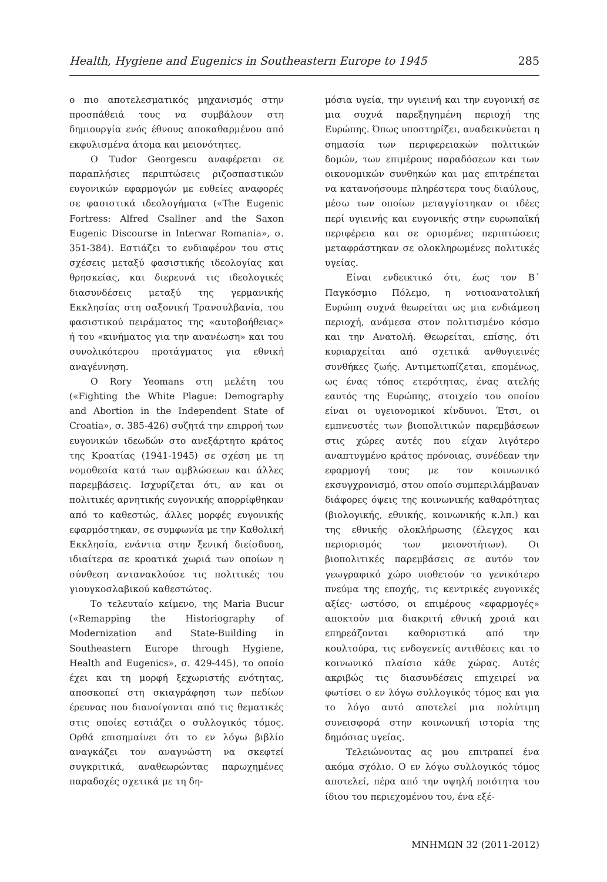Health, Hygiene and Eugenics in Southeastern Europe to 1945 285
ο πιο αποτελεσματικός μηχανισμός στην προσπάθειά τους να συμβάλουν στη δημιουργία ενός έθνους αποκαθαρμένου από εκφυλισμένα άτομα και μειονότητες.
Ο Tudor Georgescu αναφέρεται σε παραπλήσιες περιπτώσεις ριζοσπαστικών ευγονικών εφαρμογών με ευθείες αναφορές σε φασιστικά ιδεολογήματα («The Eugenic Fortress: Alfred Csallner and the Saxon Eugenic Discourse in Interwar Romania», σ. 351-384). Εστιάζει το ενδιαφέρον του στις σχέσεις μεταξύ φασιστικής ιδεολογίας και θρησκείας, και διερευνά τις ιδεολογικές διασυνδέσεις μεταξύ της γερμανικής Εκκλησίας στη σαξονική Τρανσυλβανία, του φασιστικού πειράματος της «αυτοβοήθειας» ή του «κινήματος για την ανανέωση» και του συνολικότερου προτάγματος για εθνική αναγέννηση.
Ο Rory Yeomans στη μελέτη του («Fighting the White Plague: Demography and Abortion in the Independent State of Croatia», σ. 385-426) συζητά την επιρροή των ευγονικών ιδεωδών στο ανεξάρτητο κράτος της Κροατίας (1941-1945) σε σχέση με τη νομοθεσία κατά των αμβλώσεων και άλλες παρεμβάσεις. Ισχυρίζεται ότι, αν και οι πολιτικές αρνητικής ευγονικής απορρίφθηκαν από το καθεστώς, άλλες μορφές ευγονικής εφαρμόστηκαν, σε συμφωνία με την Καθολική Εκκλησία, ενάντια στην ξενική διείσδυση, ιδιαίτερα σε κροατικά χωριά των οποίων η σύνθεση αντανακλούσε τις πολιτικές του γιουγκοσλαβικού καθεστώτος.
Το τελευταίο κείμενο, της Maria Bucur («Remapping the Historiography of Modernization and State-Building in Southeastern Europe through Hygiene, Health and Eugenics», σ. 429-445), το οποίο έχει και τη μορφή ξεχωριστής ενότητας, αποσκοπεί στη σκιαγράφηση των πεδίων έρευνας που διανοίγονται από τις θεματικές στις οποίες εστιάζει ο συλλογικός τόμος. Ορθά επισημαίνει ότι το εν λόγω βιβλίο αναγκάζει τον αναγνώστη να σκεφτεί συγκριτικά, αναθεωρώντας παρωχημένες παραδοχές σχετικά με τη δη-
μόσια υγεία, την υγιεινή και την ευγονική σε μια συχνά παρεξηγημένη περιοχή της Ευρώπης. Όπως υποστηρίζει, αναδεικνύεται η σημασία των περιφερειακών πολιτικών δομών, των επιμέρους παραδόσεων και των οικονομικών συνθηκών και μας επιτρέπεται να κατανοήσουμε πληρέστερα τους διαύλους, μέσω των οποίων μεταγγίστηκαν οι ιδέες περί υγιεινής και ευγονικής στην ευρωπαϊκή περιφέρεια και σε ορισμένες περιπτώσεις μεταφράστηκαν σε ολοκληρωμένες πολιτικές υγείας.
Είναι ενδεικτικό ότι, έως τον Β΄ Παγκόσμιο Πόλεμο, η νοτιοανατολική Ευρώπη συχνά θεωρείται ως μια ενδιάμεση περιοχή, ανάμεσα στον πολιτισμένο κόσμο και την Ανατολή. Θεωρείται, επίσης, ότι κυριαρχείται από σχετικά ανθυγιεινές συνθήκες ζωής. Αντιμετωπίζεται, επομένως, ως ένας τόπος ετερότητας, ένας ατελής εαυτός της Ευρώπης, στοιχείο του οποίου είναι οι υγειονομικοί κίνδυνοι. Έτσι, οι εμπνευστές των βιοπολιτικών παρεμβάσεων στις χώρες αυτές που είχαν λιγότερο αναπτυγμένο κράτος πρόνοιας, συνέδεαν την εφαρμογή τους με τον κοινωνικό εκσυγχρονισμό, στον οποίο συμπεριλάμβαναν διάφορες όψεις της κοινωνικής καθαρότητας (βιολογικής, εθνικής, κοινωνικής κ.λπ.) και της εθνικής ολοκλήρωσης (έλεγχος και περιορισμός των μειονοτήτων). Οι βιοπολιτικές παρεμβάσεις σε αυτόν τον γεωγραφικό χώρο υιοθετούν το γενικότερο πνεύμα της εποχής, τις κεντρικές ευγονικές αξίες· ωστόσο, οι επιμέρους «εφαρμογές» αποκτούν μια διακριτή εθνική χροιά και επηρεάζονται καθοριστικά από την κουλτούρα, τις ενδογενείς αντιθέσεις και το κοινωνικό πλαίσιο κάθε χώρας. Αυτές ακριβώς τις διασυνδέσεις επιχειρεί να φωτίσει ο εν λόγω συλλογικός τόμος και για το λόγο αυτό αποτελεί μια πολύτιμη συνεισφορά στην κοινωνική ιστορία της δημόσιας υγείας.
Τελειώνοντας ας μου επιτραπεί ένα ακόμα σχόλιο. Ο εν λόγω συλλογικός τόμος αποτελεί, πέρα από την υψηλή ποιότητα του ίδιου του περιεχομένου του, ένα εξέ-
ΜΝΗΜΩΝ 32 (2011-2012)